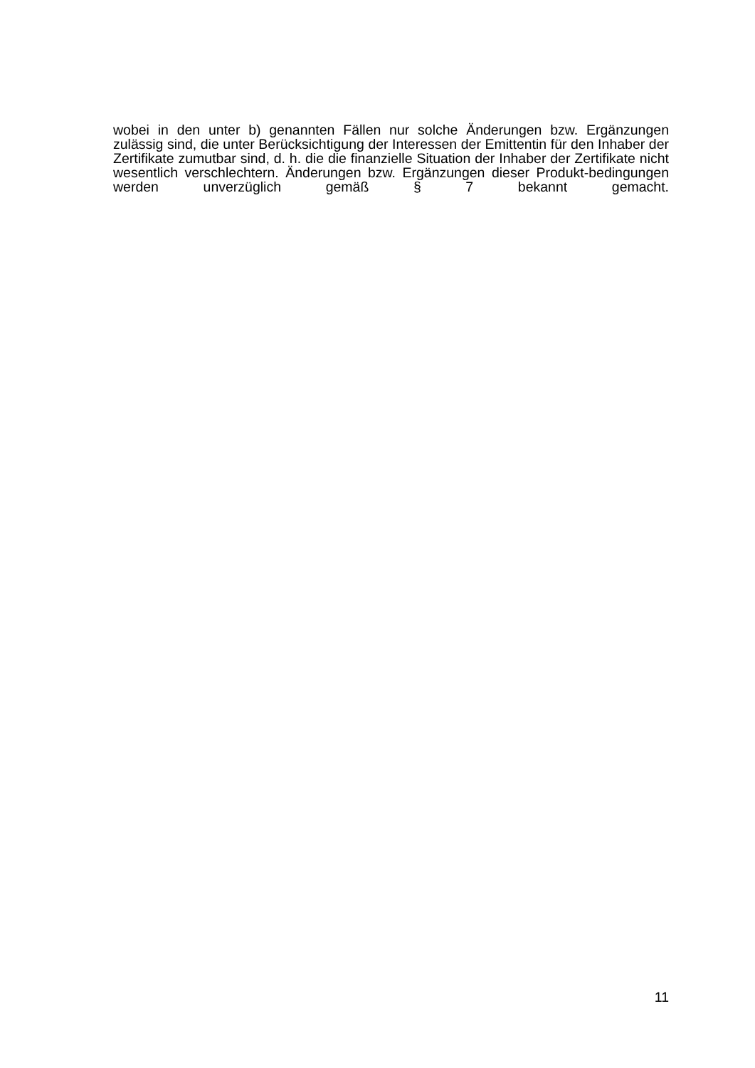wobei in den unter b) genannten Fällen nur solche Änderungen bzw. Ergänzungen zulässig sind, die unter Berücksichtigung der Interessen der Emittentin für den Inhaber der Zertifikate zumutbar sind, d. h. die die finanzielle Situation der Inhaber der Zertifikate nicht wesentlich verschlechtern. Änderungen bzw. Ergänzungen dieser Produkt-bedingungen werden unverzüglich gemäß § 7 bekannt gemacht.
11